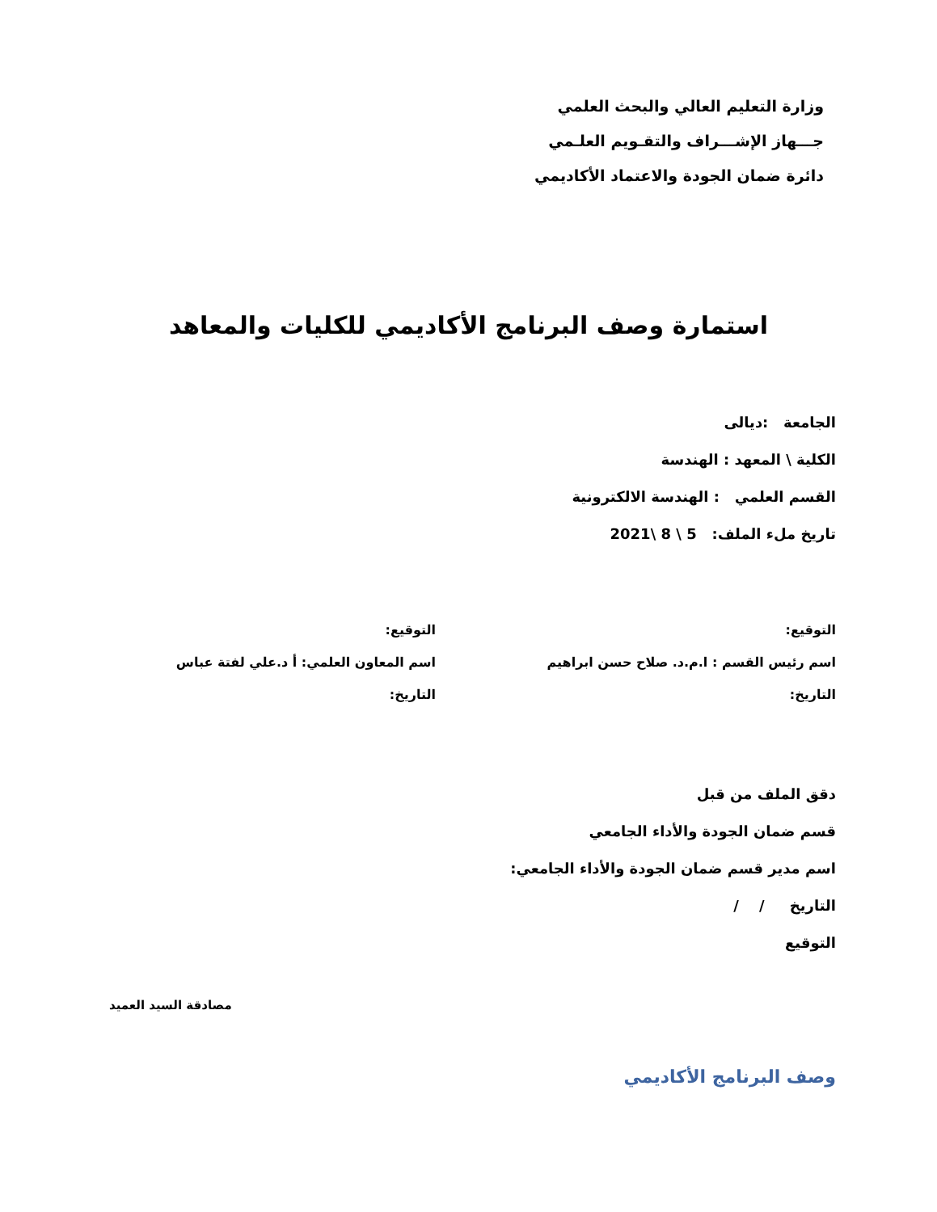وزارة التعليم العالي والبحث العلمي
جـــهاز الإشـــراف والتقـويم العلـمي
دائرة ضمان الجودة والاعتماد الأكاديمي
استمارة وصف البرنامج الأكاديمي للكليات والمعاهد
الجامعة :ديالى
الكلية \ المعهد : الهندسة
القسم العلمي : الهندسة الالكترونية
تاريخ ملء الملف: 5 \ 8 \2021
التوقيع:
اسم رئيس القسم : ا.م.د. صلاح حسن ابراهيم
التاريخ:
التوقيع:
اسم المعاون العلمي: أ د.علي لفتة عباس
التاريخ:
دقق الملف من قبل
قسم ضمان الجودة والأداء الجامعي
اسم مدير قسم ضمان الجودة والأداء الجامعي:
التاريخ / /
التوقيع
مصادقة السيد العميد
وصف البرنامج الأكاديمي